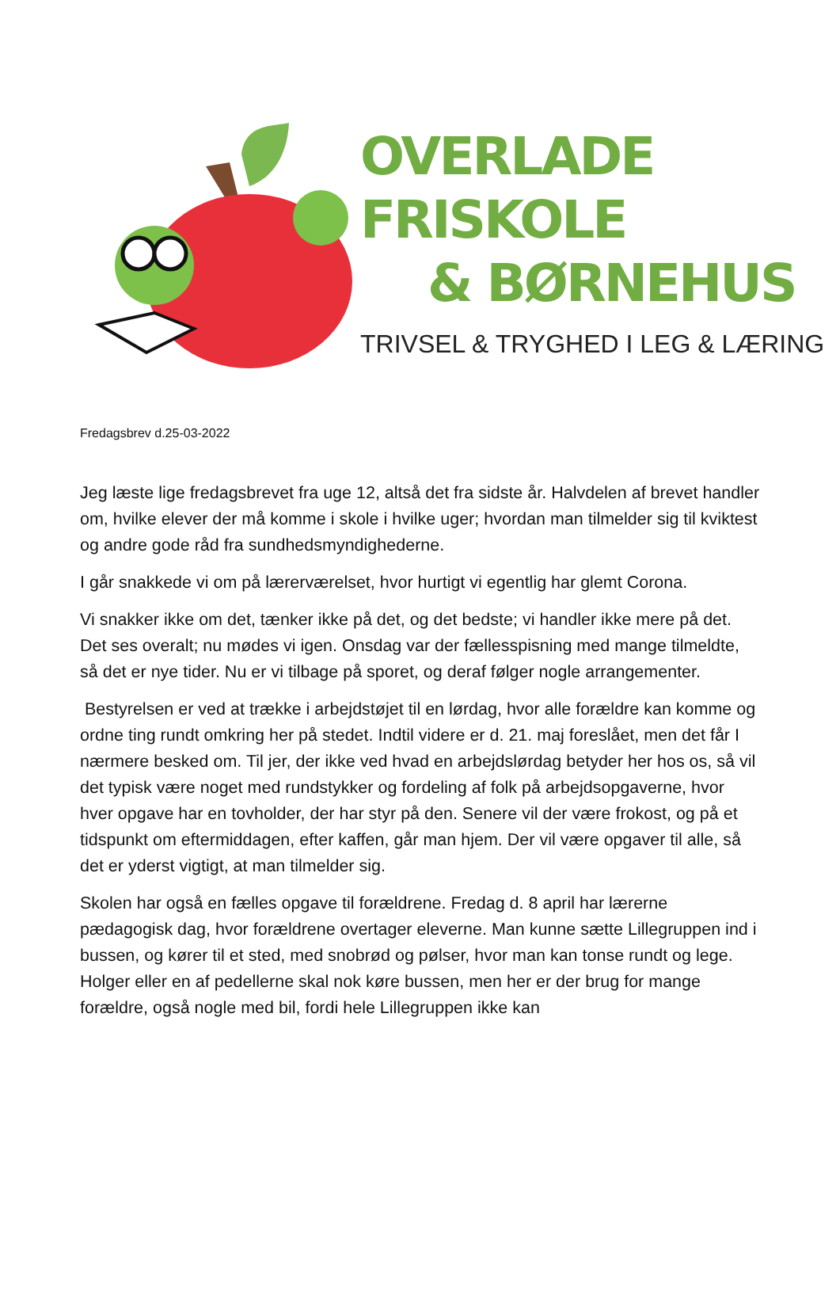OVERLADE FRISKOLE
& BØRNEHUS
TRIVSEL & TRYGHED I LEG & LÆRING
Fredagsbrev d.25-03-2022
Jeg læste lige fredagsbrevet fra uge 12, altså det fra sidste år. Halvdelen af brevet handler om, hvilke elever der må komme i skole i hvilke uger; hvordan man tilmelder sig til kviktest og andre gode råd fra sundhedsmyndighederne.
I går snakkede vi om på lærerværelset, hvor hurtigt vi egentlig har glemt Corona.
Vi snakker ikke om det, tænker ikke på det, og det bedste; vi handler ikke mere på det. Det ses overalt; nu mødes vi igen. Onsdag var der fællesspisning med mange tilmeldte, så det er nye tider. Nu er vi tilbage på sporet, og deraf følger nogle arrangementer.
Bestyrelsen er ved at trække i arbejdstøjet til en lørdag, hvor alle forældre kan komme og ordne ting rundt omkring her på stedet. Indtil videre er d. 21. maj foreslået, men det får I nærmere besked om. Til jer, der ikke ved hvad en arbejdslørdag betyder her hos os, så vil det typisk være noget med rundstykker og fordeling af folk på arbejdsopgaverne, hvor hver opgave har en tovholder, der har styr på den. Senere vil der være frokost, og på et tidspunkt om eftermiddagen, efter kaffen, går man hjem. Der vil være opgaver til alle, så det er yderst vigtigt, at man tilmelder sig.
Skolen har også en fælles opgave til forældrene. Fredag d. 8 april har lærerne pædagogisk dag, hvor forældrene overtager eleverne. Man kunne sætte Lillegruppen ind i bussen, og kører til et sted, med snobrød og pølser, hvor man kan tonse rundt og lege. Holger eller en af pedellerne skal nok køre bussen, men her er der brug for mange forældre, også nogle med bil, fordi hele Lillegruppen ikke kan